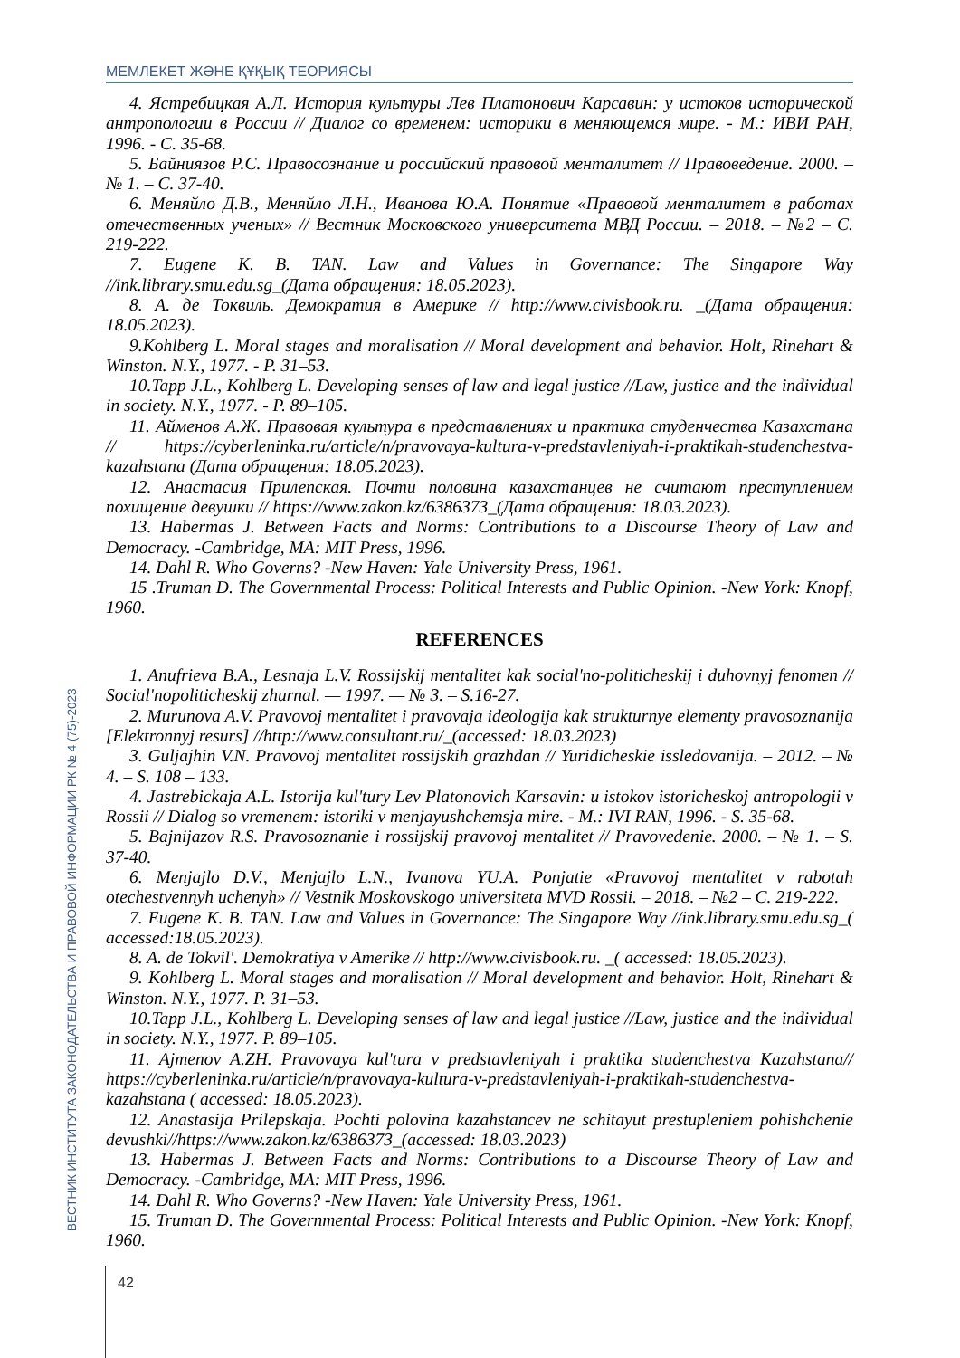МЕМЛЕКЕТ ЖӘНЕ ҚҰҚЫҚ ТЕОРИЯСЫ
ВЕСТНИК ИНСТИТУТА ЗАКОНОДАТЕЛЬСТВА И ПРАВОВОЙ ИНФОРМАЦИИ РК № 4 (75)-2023
4. Ястребицкая А.Л. История культуры Лев Платонович Карсавин: у истоков исторической антропологии в России // Диалог со временем: историки в меняющемся мире. - М.: ИВИ РАН, 1996. - С. 35-68.
5. Байниязов Р.С. Правосознание и российский правовой менталитет // Правоведение. 2000. – № 1. – С. 37-40.
6. Меняйло Д.В., Меняйло Л.Н., Иванова Ю.А. Понятие «Правовой менталитет в работах отечественных ученых» // Вестник Московского университета МВД России. – 2018. – №2 – С. 219-222.
7. Eugene K. B. TAN. Law and Values in Governance: The Singapore Way //ink.library.smu.edu.sg_(Дата обращения: 18.05.2023).
8. А. де Токвиль. Демократия в Америке // http://www.civisbook.ru. _(Дата обращения: 18.05.2023).
9.Kohlberg L. Moral stages and moralisation // Moral development and behavior. Holt, Rinehart & Winston. N.Y., 1977. - P. 31–53.
10.Tapp J.L., Kohlberg L. Developing senses of law and legal justice //Law, justice and the individual in society. N.Y., 1977. - P. 89–105.
11. Айменов А.Ж. Правовая культура в представлениях и практика студенчества Казахстана // https://cyberleninka.ru/article/n/pravovaya-kultura-v-predstavleniyah-i-praktikah-studenchestva-kazahstana (Дата обращения: 18.05.2023).
12. Анастасия Прилепская. Почти половина казахстанцев не считают преступлением похищение девушки // https://www.zakon.kz/6386373_(Дата обращения: 18.03.2023).
13. Habermas J. Between Facts and Norms: Contributions to a Discourse Theory of Law and Democracy. -Cambridge, MA: MIT Press, 1996.
14. Dahl R. Who Governs? -New Haven: Yale University Press, 1961.
15 .Truman D. The Governmental Process: Political Interests and Public Opinion. -New York: Knopf, 1960.
REFERENCES
1. Anufrieva B.A., Lesnaja L.V. Rossijskij mentalitet kak social'no-politicheskij i duhovnyj fenomen // Social'nopoliticheskij zhurnal. — 1997. — № 3. – S.16-27.
2. Murunova A.V. Pravovoj mentalitet i pravovaja ideologija kak strukturnye elementy pravosoznanija [Elektronnyj resurs] //http://www.consultant.ru/_(accessed: 18.03.2023)
3. Guljajhin V.N. Pravovoj mentalitet rossijskih grazhdan // Yuridicheskie issledovanija. – 2012. – № 4. – S. 108 – 133.
4. Jastrebickaja A.L. Istorija kul'tury Lev Platonovich Karsavin: u istokov istoricheskoj antropologii v Rossii // Dialog so vremenem: istoriki v menjayushchemsja mire. - M.: IVI RAN, 1996. - S. 35-68.
5. Bajnijazov R.S. Pravosoznanie i rossijskij pravovoj mentalitet // Pravovedenie. 2000. – № 1. – S. 37-40.
6. Menjajlo D.V., Menjajlo L.N., Ivanova YU.A. Ponjatie «Pravovoj mentalitet v rabotah otechestvennyh uchenyh» // Vestnik Moskovskogo universiteta MVD Rossii. – 2018. – №2 – C. 219-222.
7. Eugene K. B. TAN. Law and Values in Governance: The Singapore Way //ink.library.smu.edu.sg_( accessed:18.05.2023).
8. A. de Tokvil'. Demokratiya v Amerike // http://www.civisbook.ru. _( accessed: 18.05.2023).
9. Kohlberg L. Moral stages and moralisation // Moral development and behavior. Holt, Rinehart & Winston. N.Y., 1977. P. 31–53.
10.Tapp J.L., Kohlberg L. Developing senses of law and legal justice //Law, justice and the individual in society. N.Y., 1977. P. 89–105.
11. Ajmenov A.ZH. Pravovaya kul'tura v predstavleniyah i praktika studenchestva Kazahstana// https://cyberleninka.ru/article/n/pravovaya-kultura-v-predstavleniyah-i-praktikah-studenchestva-kazahstana ( accessed: 18.05.2023).
12. Anastasija Prilepskaja. Pochti polovina kazahstancev ne schitayut prestupleniem pohishchenie devushki//https://www.zakon.kz/6386373_(accessed: 18.03.2023)
13. Habermas J. Between Facts and Norms: Contributions to a Discourse Theory of Law and Democracy. -Cambridge, MA: MIT Press, 1996.
14. Dahl R. Who Governs? -New Haven: Yale University Press, 1961.
15. Truman D. The Governmental Process: Political Interests and Public Opinion. -New York: Knopf, 1960.
42